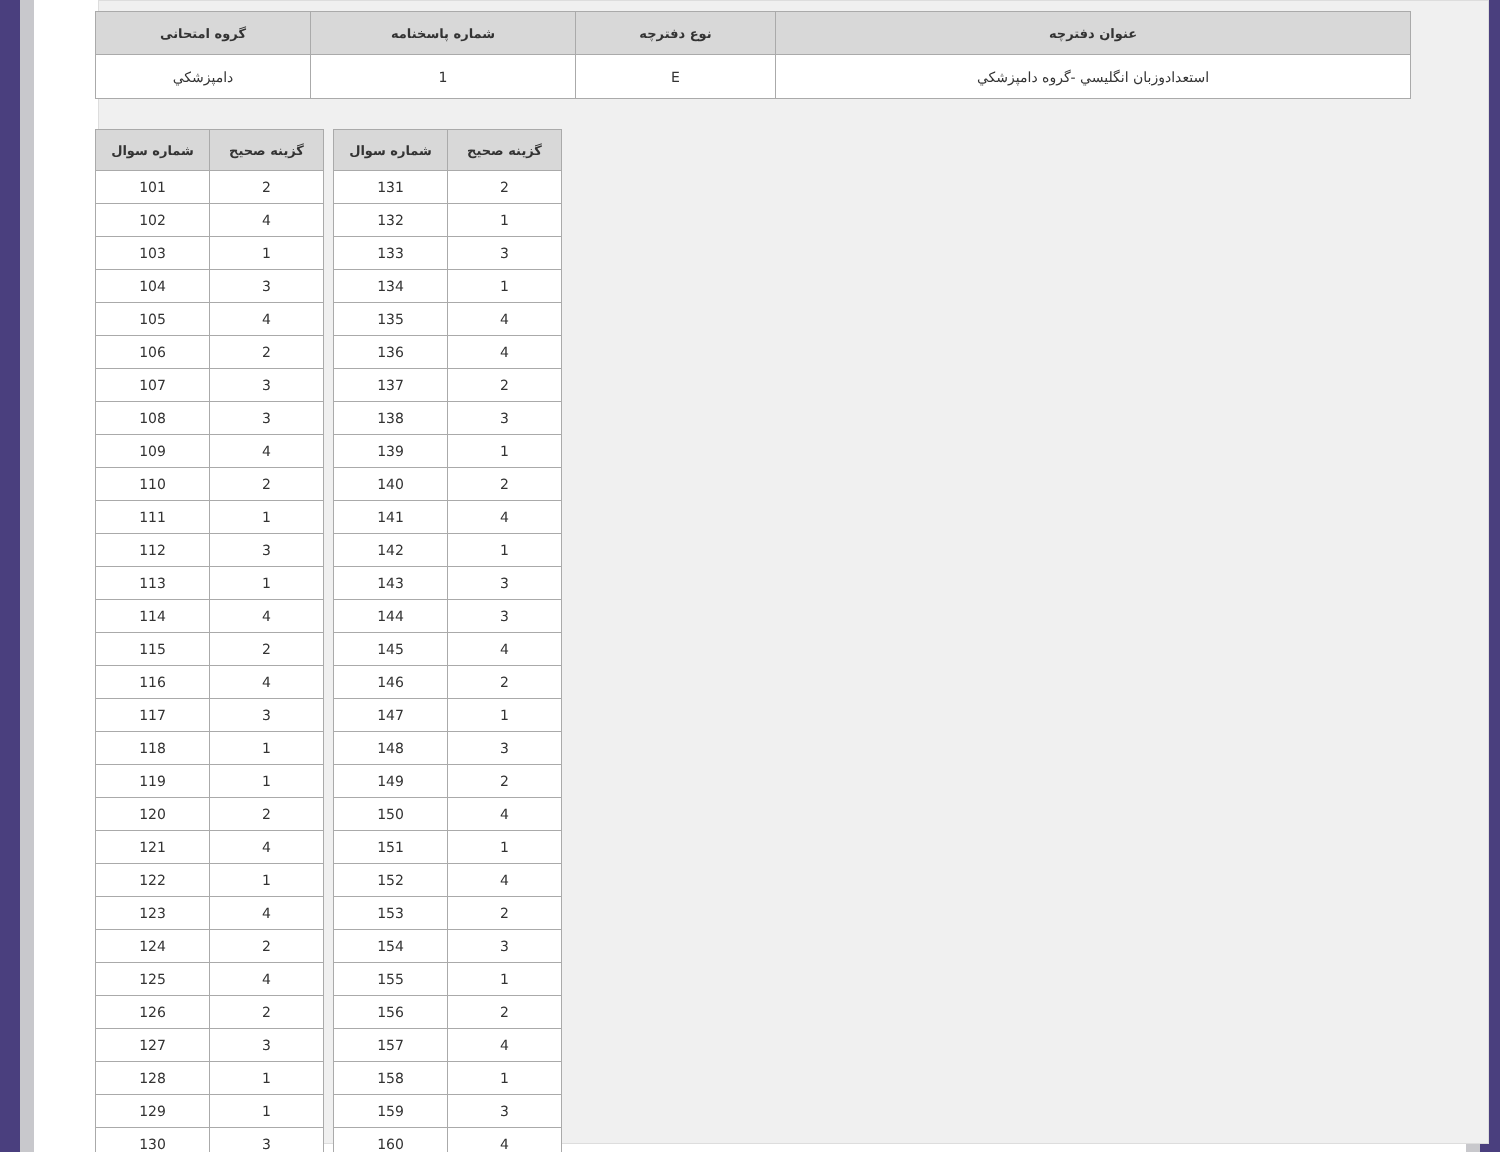| عنوان دفترچه | نوع دفترچه | شماره پاسخنامه | گروه امتحانی |
| --- | --- | --- | --- |
| استعدادوزبان انگليسي -گروه دامپزشكي | E | 1 | دامپزشكي |
| شماره سوال | گزینه صحیح |
| --- | --- |
| 101 | 2 |
| 102 | 4 |
| 103 | 1 |
| 104 | 3 |
| 105 | 4 |
| 106 | 2 |
| 107 | 3 |
| 108 | 3 |
| 109 | 4 |
| 110 | 2 |
| 111 | 1 |
| 112 | 3 |
| 113 | 1 |
| 114 | 4 |
| 115 | 2 |
| 116 | 4 |
| 117 | 3 |
| 118 | 1 |
| 119 | 1 |
| 120 | 2 |
| 121 | 4 |
| 122 | 1 |
| 123 | 4 |
| 124 | 2 |
| 125 | 4 |
| 126 | 2 |
| 127 | 3 |
| 128 | 1 |
| 129 | 1 |
| 130 | 3 |
| شماره سوال | گزینه صحیح |
| --- | --- |
| 131 | 2 |
| 132 | 1 |
| 133 | 3 |
| 134 | 1 |
| 135 | 4 |
| 136 | 4 |
| 137 | 2 |
| 138 | 3 |
| 139 | 1 |
| 140 | 2 |
| 141 | 4 |
| 142 | 1 |
| 143 | 3 |
| 144 | 3 |
| 145 | 4 |
| 146 | 2 |
| 147 | 1 |
| 148 | 3 |
| 149 | 2 |
| 150 | 4 |
| 151 | 1 |
| 152 | 4 |
| 153 | 2 |
| 154 | 3 |
| 155 | 1 |
| 156 | 2 |
| 157 | 4 |
| 158 | 1 |
| 159 | 3 |
| 160 | 4 |